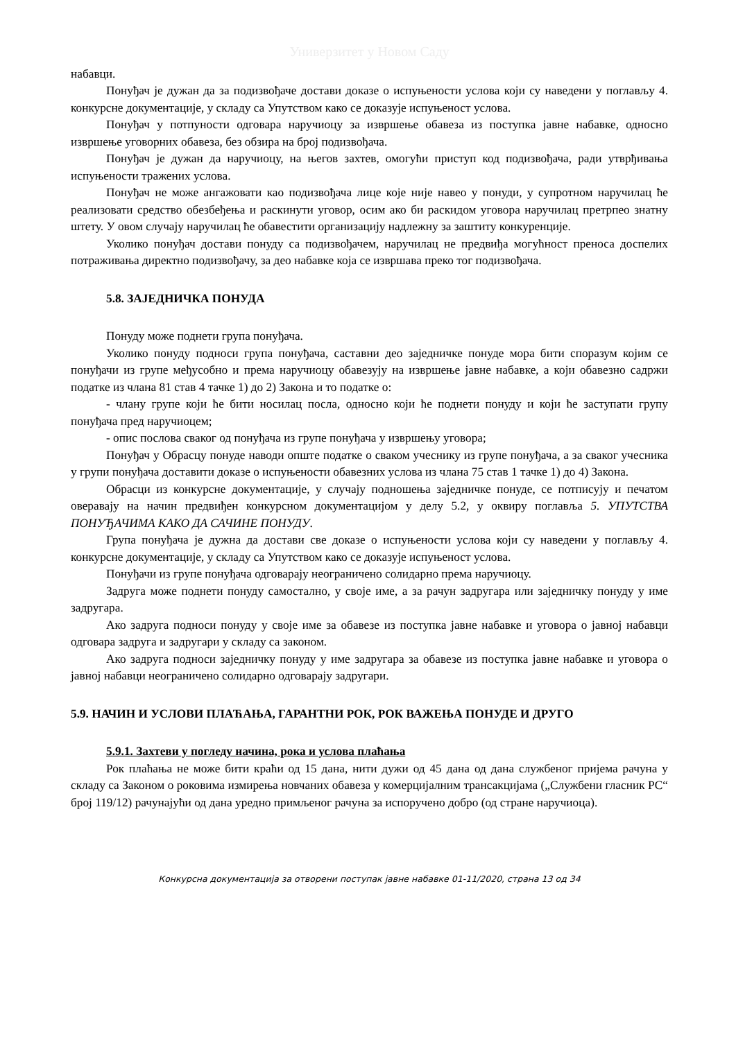Универзитет у Новом Саду
набавци.
Понуђач је дужан да за подизвођаче достави доказе о испуњености услова који су наведени у поглављу 4. конкурсне документације, у складу са Упутством како се доказује испуњеност услова.
Понуђач у потпуности одговара наручиоцу за извршење обавеза из поступка јавне набавке, односно извршење уговорних обавеза, без обзира на број подизвођача.
Понуђач је дужан да наручиоцу, на његов захтев, омогући приступ код подизвођача, ради утврђивања испуњености тражених услова.
Понуђач не може ангажовати као подизвођача лице које није навео у понуди, у супротном наручилац ће реализовати средство обезбеђења и раскинути уговор, осим ако би раскидом уговора наручилац претрпео знатну штету. У овом случају наручилац ће обавестити организацију надлежну за заштиту конкуренције.
Уколико понуђач достави понуду са подизвођачем, наручилац не предвиђа могућност преноса доспелих потраживања директно подизвођачу, за део набавке која се извршава преко тог подизвођача.
5.8. ЗАЈЕДНИЧКА ПОНУДА
Понуду може поднети група понуђача.
Уколико понуду подноси група понуђача, саставни део заједничке понуде мора бити споразум којим се понуђачи из групе међусобно и према наручиоцу обавезују на извршење јавне набавке, а који обавезно садржи податке из члана 81 став 4 тачке 1) до 2) Закона и то податке о:
- члану групе који ће бити носилац посла, односно који ће поднети понуду и који ће заступати групу понуђача пред наручиоцем;
- опис послова сваког од понуђача из групе понуђача у извршењу уговора;
Понуђач у Обрасцу понуде наводи опште податке о сваком учеснику из групе понуђача, а за сваког учесника у групи понуђача доставити доказе о испуњености обавезних услова из члана 75 став 1 тачке 1) до 4) Закона.
Обрасци из конкурсне документације, у случају подношења заједничке понуде, се потписују и печатом оверавају на начин предвиђен конкурсном документацијом у делу 5.2, у оквиру поглавља 5. УПУТСТВА ПОНУЂАЧИМА КАКО ДА САЧИНЕ ПОНУДУ.
Група понуђача је дужна да достави све доказе о испуњености услова који су наведени у поглављу 4. конкурсне документације, у складу са Упутством како се доказује испуњеност услова.
Понуђачи из групе понуђача одговарају неограничено солидарно према наручиоцу.
Задруга може поднети понуду самостално, у своје име, а за рачун задругара или заједничку понуду у име задругара.
Ако задруга подноси понуду у своје име за обавезе из поступка јавне набавке и уговора о јавној набавци одговара задруга и задругари у складу са законом.
Ако задруга подноси заједничку понуду у име задругара за обавезе из поступка јавне набавке и уговора о јавној набавци неограничено солидарно одговарају задругари.
5.9. НАЧИН И УСЛОВИ ПЛАЋАЊА, ГАРАНТНИ РОК, РОК ВАЖЕЊА ПОНУДЕ И ДРУГО
5.9.1. Захтеви у погледу начина, рока и услова плаћања
Рок плаћања не може бити краћи од 15 дана, нити дужи од 45 дана од дана службеног пријема рачуна у складу са Законом о роковима измирења новчаних обавеза у комерцијалним трансакцијама („Службени гласник РС“ број 119/12) рачунајући од дана уредно примљеног рачуна за испоручено добро (од стране наручиоца).
Конкурсна документација за отворени поступак јавне набавке 01-11/2020, страна 13 од 34